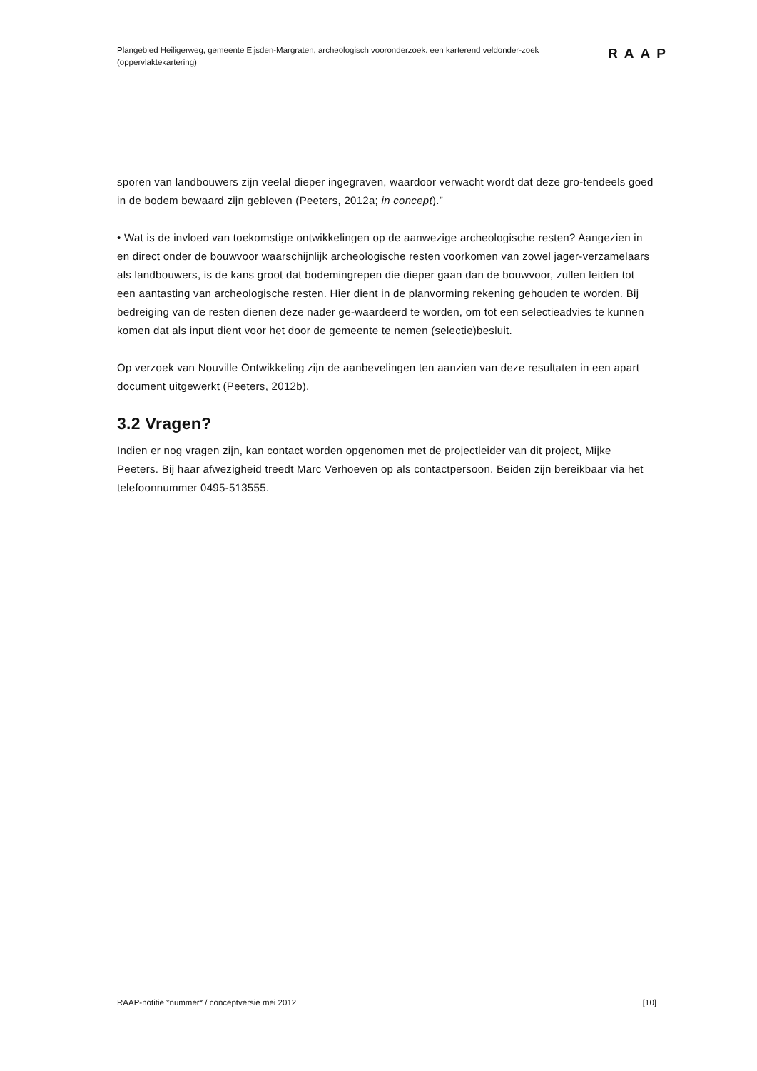Plangebied Heiligerweg, gemeente Eijsden-Margraten; archeologisch vooronderzoek: een karterend veldonder-zoek (oppervlaktekartering)
RAAP
sporen van landbouwers zijn veelal dieper ingegraven, waardoor verwacht wordt dat deze gro-tendeels goed in de bodem bewaard zijn gebleven (Peeters, 2012a; in concept).”
• Wat is de invloed van toekomstige ontwikkelingen op de aanwezige archeologische resten? Aangezien in en direct onder de bouwvoor waarschijnlijk archeologische resten voorkomen van zowel jager-verzamelaars als landbouwers, is de kans groot dat bodemingrepen die dieper gaan dan de bouwvoor, zullen leiden tot een aantasting van archeologische resten. Hier dient in de planvorming rekening gehouden te worden. Bij bedreiging van de resten dienen deze nader ge-waardeerd te worden, om tot een selectieadvies te kunnen komen dat als input dient voor het door de gemeente te nemen (selectie)besluit.
Op verzoek van Nouville Ontwikkeling zijn de aanbevelingen ten aanzien van deze resultaten in een apart document uitgewerkt (Peeters, 2012b).
3.2 Vragen?
Indien er nog vragen zijn, kan contact worden opgenomen met de projectleider van dit project, Mijke Peeters. Bij haar afwezigheid treedt Marc Verhoeven op als contactpersoon. Beiden zijn bereikbaar via het telefoonnummer 0495-513555.
RAAP-notitie *nummer* / conceptversie mei 2012 [10]